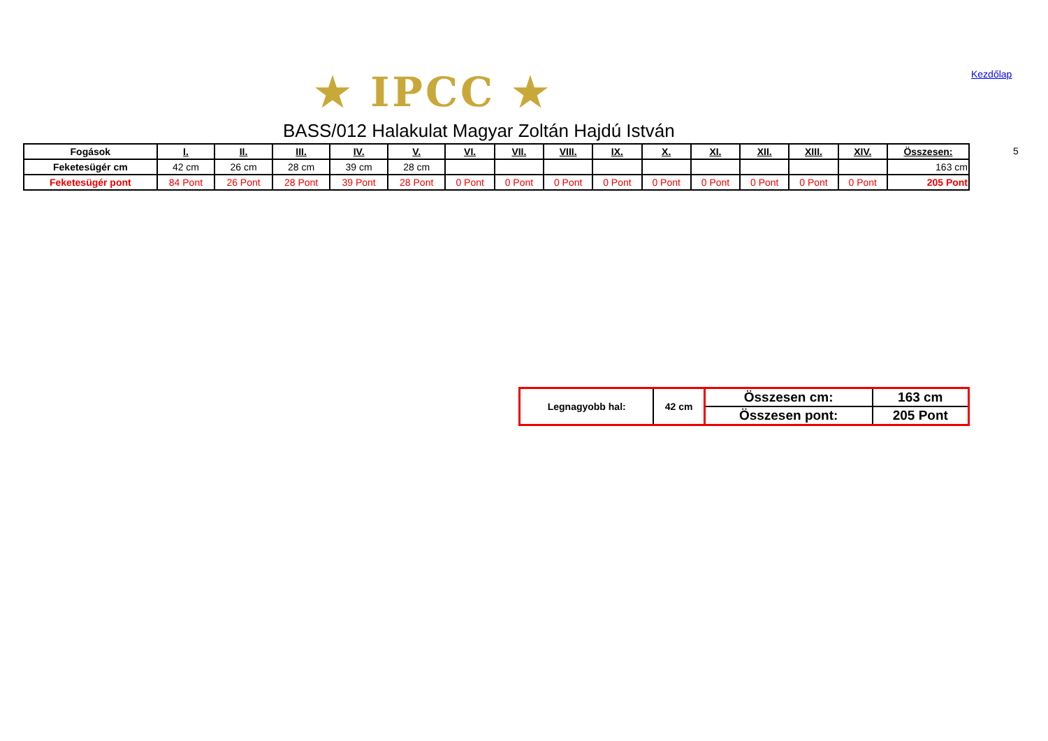★ IPCC ★ Kezdőlap
BASS/012 Halakulat Magyar Zoltán Hajdú István
5
| Fogások | I. | II. | III. | IV. | V. | VI. | VII. | VIII. | IX. | X. | XI. | XII. | XIII. | XIV. | Összesen: |
| --- | --- | --- | --- | --- | --- | --- | --- | --- | --- | --- | --- | --- | --- | --- | --- |
| Feketesügér cm | 42 cm | 26 cm | 28 cm | 39 cm | 28 cm | | | | | | | | | | 163 cm |
| Feketesügér pont | 84 Pont | 26 Pont | 28 Pont | 39 Pont | 28 Pont | 0 Pont | 0 Pont | 0 Pont | 0 Pont | 0 Pont | 0 Pont | 0 Pont | 0 Pont | 0 Pont | 205 Pont |
| Legnagyobb hal: | 42 cm | Összesen cm: | 163 cm |
| | | Összesen pont: | 205 Pont |